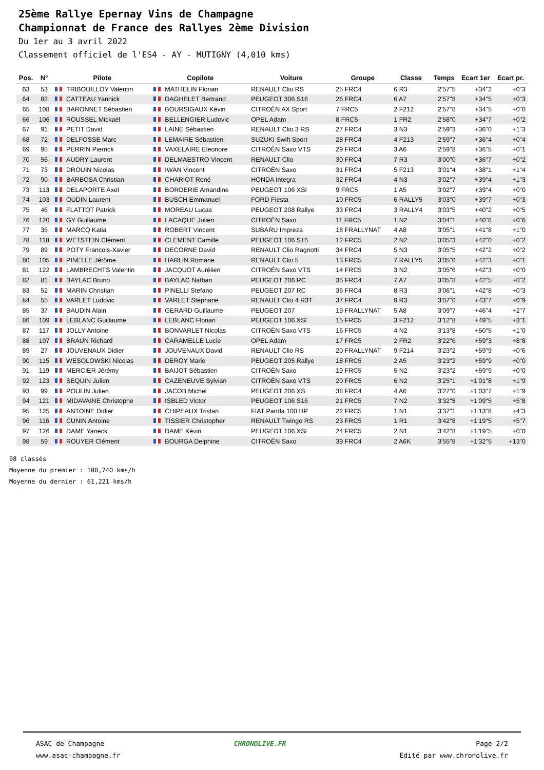25ème Rallye Epernay Vins de Champagne
Championnat de France des Rallyes 2ème Division
Du 1er au 3 avril 2022
Classement officiel de l'ES4 - AY - MUTIGNY (4,010 kms)
| Pos. | N° | Pilote | Copilote | Voiture | Groupe | Classe | Temps | Ecart 1er | Ecart pr. |
| --- | --- | --- | --- | --- | --- | --- | --- | --- | --- |
| 63 | 53 | TRIBOUILLOY Valentin | MATHELIN Florian | RENAULT Clio RS | 25 FRC4 | 6 R3 | 2'57"5 | +34"2 | +0"3 |
| 64 | 82 | CATTEAU Yannick | DAGHELET Bertrand | PEUGEOT 306 S16 | 26 FRC4 | 6 A7 | 2'57"8 | +34"5 | +0"3 |
| 65 | 108 | BARONNET Sébastien | BOURSIGAUX Kévin | CITROËN AX Sport | 7 FRC5 | 2 F212 | 2'57"8 | +34"5 | +0"0 |
| 66 | 106 | ROUSSEL Mickaël | BELLENGIER Ludovic | OPEL Adam | 8 FRC5 | 1 FR2 | 2'58"0 | +34"7 | +0"2 |
| 67 | 91 | PETIT David | LAINE Sébastien | RENAULT Clio 3 RS | 27 FRC4 | 3 N3 | 2'59"3 | +36"0 | +1"3 |
| 68 | 72 | DELFOSSE Marc | LEMAIRE Sébastien | SUZUKI Swift Sport | 28 FRC4 | 4 F213 | 2'59"7 | +36"4 | +0"4 |
| 69 | 95 | PERRIN Pierrick | VAXELAIRE Eleonore | CITROËN Saxo VTS | 29 FRC4 | 3 A6 | 2'59"8 | +36"5 | +0"1 |
| 70 | 56 | AUDRY Laurent | DELMAESTRO Vincent | RENAULT Clio | 30 FRC4 | 7 R3 | 3'00"0 | +36"7 | +0"2 |
| 71 | 73 | DROUIN Nicolas | IWAN Vincent | CITROËN Saxo | 31 FRC4 | 5 F213 | 3'01"4 | +38"1 | +1"4 |
| 72 | 90 | BARBOSA Christian | CHARIOT René | HONDA Integra | 32 FRC4 | 4 N3 | 3'02"7 | +39"4 | +1"3 |
| 73 | 113 | DELAPORTE Axel | BORDERIE Amandine | PEUGEOT 106 XSI | 9 FRC5 | 1 A5 | 3'02"7 | +39"4 | +0"0 |
| 74 | 103 | OUDIN Laurent | BUSCH Emmanuel | FORD Fiesta | 10 FRC5 | 6 RALLY5 | 3'03"0 | +39"7 | +0"3 |
| 75 | 46 | FLATTOT Patrick | MOREAU Lucas | PEUGEOT 208 Rallye | 33 FRC4 | 3 RALLY4 | 3'03"5 | +40"2 | +0"5 |
| 76 | 120 | GY Guillaume | LACAQUE Julien | CITROËN Saxo | 11 FRC5 | 1 N2 | 3'04"1 | +40"8 | +0"6 |
| 77 | 35 | MARCQ Katia | ROBERT Vincent | SUBARU Impreza | 18 FRALLYNAT | 4 A8 | 3'05"1 | +41"8 | +1"0 |
| 78 | 118 | WETSTEIN Clément | CLEMENT Camille | PEUGEOT 106 S16 | 12 FRC5 | 2 N2 | 3'05"3 | +42"0 | +0"2 |
| 79 | 89 | POTY Francois-Xavier | DECORNE David | RENAULT Clio Ragnotti | 34 FRC4 | 5 N3 | 3'05"5 | +42"2 | +0"2 |
| 80 | 105 | PINELLE Jérôme | HARLIN Romane | RENAULT Clio 5 | 13 FRC5 | 7 RALLY5 | 3'05"6 | +42"3 | +0"1 |
| 81 | 122 | LAMBRECHTS Valentin | JACQUOT Aurélien | CITROËN Saxo VTS | 14 FRC5 | 3 N2 | 3'05"6 | +42"3 | +0"0 |
| 82 | 81 | BAYLAC Bruno | BAYLAC Nathan | PEUGEOT 206 RC | 35 FRC4 | 7 A7 | 3'05"8 | +42"5 | +0"2 |
| 83 | 52 | MARIN Christian | PINELLI Stefano | PEUGEOT 207 RC | 36 FRC4 | 8 R3 | 3'06"1 | +42"8 | +0"3 |
| 84 | 55 | VARLET Ludovic | VARLET Stéphane | RENAULT Clio 4 R3T | 37 FRC4 | 9 R3 | 3'07"0 | +43"7 | +0"9 |
| 85 | 37 | BAUDIN Alain | GERARD Guillaume | PEUGEOT 207 | 19 FRALLYNAT | 5 A8 | 3'09"7 | +46"4 | +2"7 |
| 86 | 109 | LEBLANC Guillaume | LEBLANC Florian | PEUGEOT 106 XSI | 15 FRC5 | 3 F212 | 3'12"8 | +49"5 | +3"1 |
| 87 | 117 | JOLLY Antoine | BONVARLET Nicolas | CITROËN Saxo VTS | 16 FRC5 | 4 N2 | 3'13"8 | +50"5 | +1"0 |
| 88 | 107 | BRAUN Richard | CARAMELLE Lucie | OPEL Adam | 17 FRC5 | 2 FR2 | 3'22"6 | +59"3 | +8"8 |
| 89 | 27 | JOUVENAUX Didier | JOUVENAUX David | RENAULT Clio RS | 20 FRALLYNAT | 9 F214 | 3'23"2 | +59"9 | +0"6 |
| 90 | 115 | WESOLOWSKI Nicolas | DEROY Marie | PEUGEOT 205 Rallye | 18 FRC5 | 2 A5 | 3'23"2 | +59"9 | +0"0 |
| 91 | 119 | MERCIER Jérémy | BAIJOT Sébastien | CITROËN Saxo | 19 FRC5 | 5 N2 | 3'23"2 | +59"9 | +0"0 |
| 92 | 123 | SEQUIN Julien | CAZENEUVE Sylvian | CITROËN Saxo VTS | 20 FRC5 | 6 N2 | 3'25"1 | +1'01"8 | +1"9 |
| 93 | 99 | POULIN Julien | JACOB Michel | PEUGEOT 206 XS | 38 FRC4 | 4 A6 | 3'27"0 | +1'03"7 | +1"9 |
| 94 | 121 | MIDAVAINE Christophe | ISBLED Victor | PEUGEOT 106 S16 | 21 FRC5 | 7 N2 | 3'32"8 | +1'09"5 | +5"8 |
| 95 | 125 | ANTOINE Didier | CHIPEAUX Tristan | FIAT Panda 100 HP | 22 FRC5 | 1 N1 | 3'37"1 | +1'13"8 | +4"3 |
| 96 | 116 | CUNIN Antoine | TISSIER Christopher | RENAULT Twingo RS | 23 FRC5 | 1 R1 | 3'42"8 | +1'19"5 | +5"7 |
| 97 | 126 | DAME Yaneck | DAME Kévin | PEUGEOT 106 XSI | 24 FRC5 | 2 N1 | 3'42"8 | +1'19"5 | +0"0 |
| 98 | 59 | ROUYER Clément | BOURGA Delphine | CITROËN Saxo | 39 FRC4 | 2 A6K | 3'55"8 | +1'32"5 | +13"0 |
98 classés
Moyenne du premier : 100,740 kms/h
Moyenne du dernier : 61,221 kms/h
ASAC de Champagne
www.asac-champagne.fr
CHRONOLIVE.FR Page 2/2
Edité par www.chronolive.fr